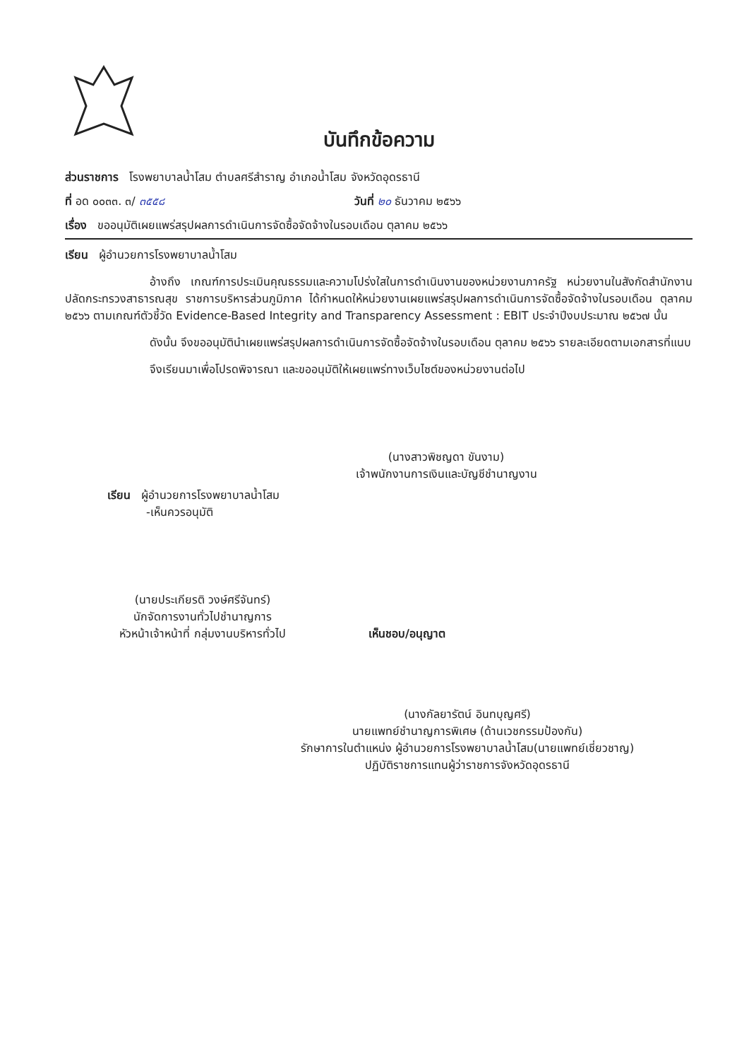บันทึกข้อความ
ส่วนราชการ โรงพยาบาลน้ำโสม ตำบลศรีสำราญ อำเภอน้ำโสม จังหวัดอุดรธานี
ที่ อด ๐๐๓๓. ๓/ ๓๕๕๘ วันที่ ๒๐ ธันวาคม ๒๕๖๖
เรื่อง ขออนุมัติเผยแพร่สรุปผลการดำเนินการจัดซื้อจัดจ้างในรอบเดือน ตุลาคม ๒๕๖๖
เรียน ผู้อำนวยการโรงพยาบาลน้ำโสม
อ้างถึง เกณฑ์การประเมินคุณธรรมและความโปร่งใสในการดำเนินงานของหน่วยงานภาครัฐ หน่วยงานในสังกัดสำนักงานปลัดกระทรวงสาธารณสุข ราชการบริหารส่วนภูมิภาค ได้กำหนดให้หน่วยงานเผยแพร่สรุปผลการดำเนินการจัดซื้อจัดจ้างในรอบเดือน ตุลาคม ๒๕๖๖ ตามเกณฑ์ตัวชี้วัด Evidence-Based Integrity and Transparency Assessment : EBIT ประจำปีงบประมาณ ๒๕๖๗ นั้น
ดังนั้น จึงขออนุมัตินำเผยแพร่สรุปผลการดำเนินการจัดซื้อจัดจ้างในรอบเดือน ตุลาคม ๒๕๖๖ รายละเอียดตามเอกสารที่แนบ
จึงเรียนมาเพื่อโปรดพิจารณา และขออนุมัติให้เผยแพร่ทางเว็บไซต์ของหน่วยงานต่อไป
(นางสาวพิชญดา ขันงาม)
เจ้าพนักงานการเงินและบัญชีชำนาญงาน
เรียน ผู้อำนวยการโรงพยาบาลน้ำโสม
-เห็นควรอนุมัติ
(นายประเกียรติ วงษ์ศรีจันทร์)
นักจัดการงานทั่วไปชำนาญการ
หัวหน้าเจ้าหน้าที่ กลุ่มงานบริหารทั่วไป
เห็นชอบ/อนุญาต
(นางกัลยารัตน์ อินทบุญศรี)
นายแพทย์ชำนาญการพิเศษ (ด้านเวชกรรมป้องกัน)
รักษาการในตำแหน่ง ผู้อำนวยการโรงพยาบาลน้ำโสม(นายแพทย์เชี่ยวชาญ)
ปฏิบัติราชการแทนผู้ว่าราชการจังหวัดอุดรธานี